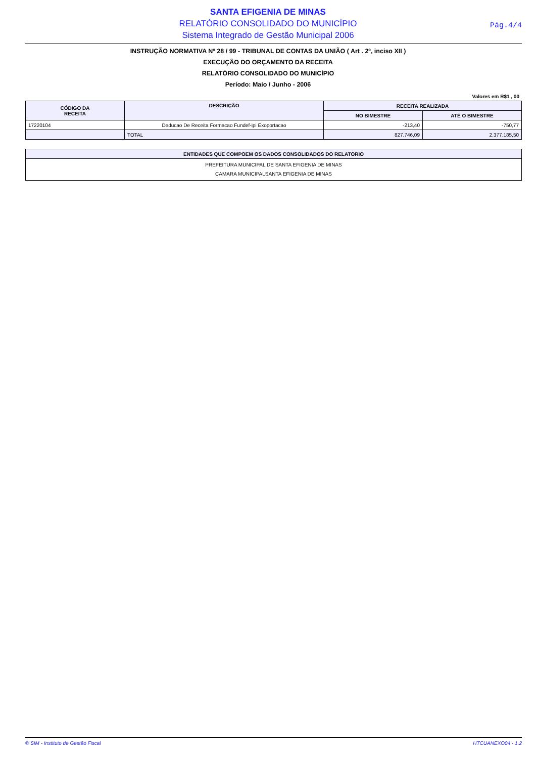SANTA EFIGENIA DE MINAS
RELATÓRIO CONSOLIDADO DO MUNICÍPIO
Sistema Integrado de Gestão Municipal 2006
Pág.4/4
INSTRUÇÃO NORMATIVA Nº 28 / 99 - TRIBUNAL DE CONTAS DA UNIÃO ( Art . 2º, inciso XII )
EXECUÇÃO DO ORÇAMENTO DA RECEITA
RELATÓRIO CONSOLIDADO DO MUNICÍPIO
Período: Maio / Junho - 2006
Valores em R$1 , 00
| CÓDIGO DA RECEITA | DESCRIÇÃO | RECEITA REALIZADA | |
| --- | --- | --- | --- |
| | | NO BIMESTRE | ATÉ O BIMESTRE |
| 17220104 | Deducao De Receita Formacao Fundef-ipi Exoportacao | -213,40 | -750,77 |
| | TOTAL | 827.746,09 | 2.377.185,50 |
| ENTIDADES QUE COMPOEM OS DADOS CONSOLIDADOS DO RELATORIO |
| --- |
| PREFEITURA MUNICIPAL DE SANTA EFIGENIA DE MINAS CAMARA MUNICIPALSANTA EFIGENIA DE MINAS |
© SIM - Instituto de Gestão Fiscal HTCUANEXO04 - 1.2